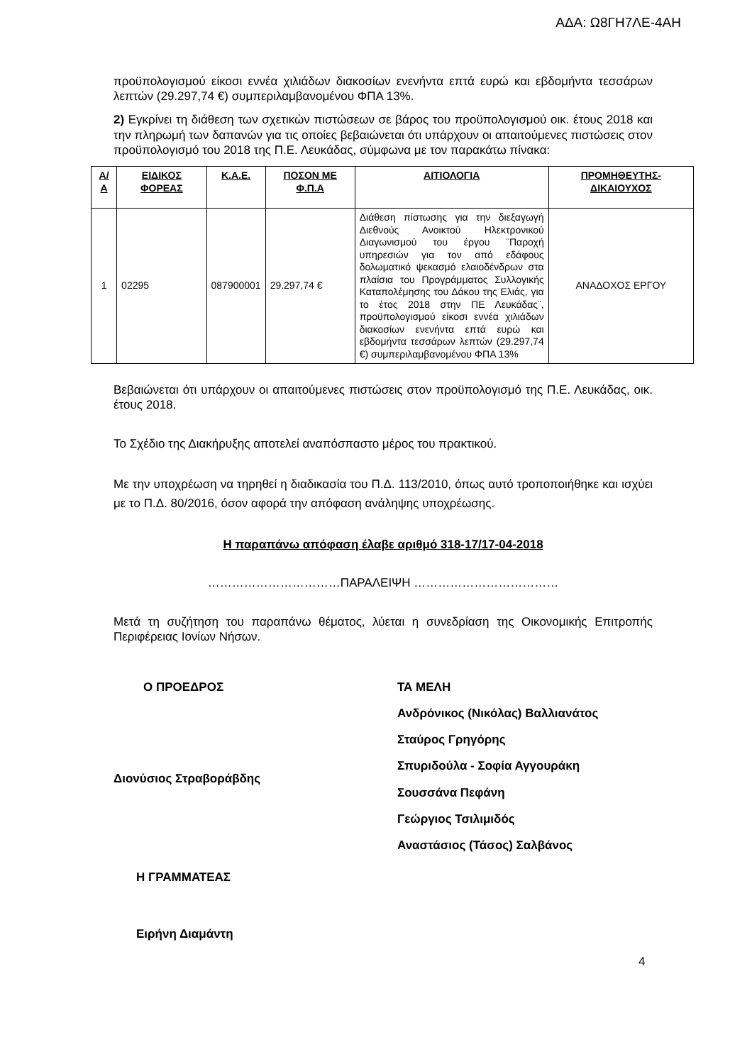ΑΔΑ: Ω8ΓΗ7ΛΕ-4ΑΗ
προϋπολογισμού είκοσι εννέα χιλιάδων διακοσίων ενενήντα επτά ευρώ και εβδομήντα τεσσάρων λεπτών (29.297,74 €) συμπεριλαμβανομένου ΦΠΑ 13%.
2) Εγκρίνει τη διάθεση των σχετικών πιστώσεων σε βάρος του προϋπολογισμού οικ. έτους 2018 και την πληρωμή των δαπανών για τις οποίες βεβαιώνεται ότι υπάρχουν οι απαιτούμενες πιστώσεις στον προϋπολογισμό του 2018 της Π.Ε. Λευκάδας, σύμφωνα με τον παρακάτω πίνακα:
| Α/Α | ΕΙΔΙΚΟΣ ΦΟΡΕΑΣ | Κ.Α.Ε. | ΠΟΣΟΝ ΜΕ Φ.Π.Α | ΑΙΤΙΟΛΟΓΙΑ | ΠΡΟΜΗΘΕΥΤΗΣ-ΔΙΚΑΙΟΥΧΟΣ |
| --- | --- | --- | --- | --- | --- |
| 1 | 02295 | 087900001 | 29.297,74 € | Διάθεση πίστωσης για την διεξαγωγή Διεθνούς Ανοικτού Ηλεκτρονικού Διαγωνισμού του έργου ¨Παροχή υπηρεσιών για τον από εδάφους δολωματικό ψεκασμό ελαιοδένδρων στα πλαίσια του Προγράμματος Συλλογικής Καταπολέμησης του Δάκου της Ελιάς, για το έτος 2018 στην ΠΕ Λευκάδας¨, προϋπολογισμού είκοσι εννέα χιλιάδων διακοσίων ενενήντα επτά ευρώ και εβδομήντα τεσσάρων λεπτών (29.297,74 €) συμπεριλαμβανομένου ΦΠΑ 13% | ΑΝΑΔΟΧΟΣ ΕΡΓΟΥ |
Βεβαιώνεται ότι υπάρχουν οι απαιτούμενες πιστώσεις στον προϋπολογισμό της Π.Ε. Λευκάδας, οικ. έτους 2018.
Το Σχέδιο της Διακήρυξης αποτελεί αναπόσπαστο μέρος του πρακτικού.
Με την υποχρέωση να τηρηθεί η διαδικασία του Π.Δ. 113/2010, όπως αυτό τροποποιήθηκε και ισχύει με το Π.Δ. 80/2016, όσον αφορά την απόφαση ανάληψης υποχρέωσης.
Η παραπάνω απόφαση έλαβε αριθμό 318-17/17-04-2018
……………………………ΠΑΡΑΛΕΙΨΗ ………………………………
Μετά τη συζήτηση του παραπάνω θέματος, λύεται η συνεδρίαση της Οικονομικής Επιτροπής Περιφέρειας Ιονίων Νήσων.
Ο ΠΡΟΕΔΡΟΣ
Διονύσιος Στραβοράβδης
ΤΑ ΜΕΛΗ
Ανδρόνικος (Νικόλας) Βαλλιανάτος
Σταύρος Γρηγόρης
Σπυριδούλα - Σοφία Αγγουράκη
Σουσσάνα Πεφάνη
Γεώργιος Τσιλιμιδός
Αναστάσιος (Τάσος) Σαλβάνος
Η ΓΡΑΜΜΑΤΕΑΣ
Ειρήνη Διαμάντη
4